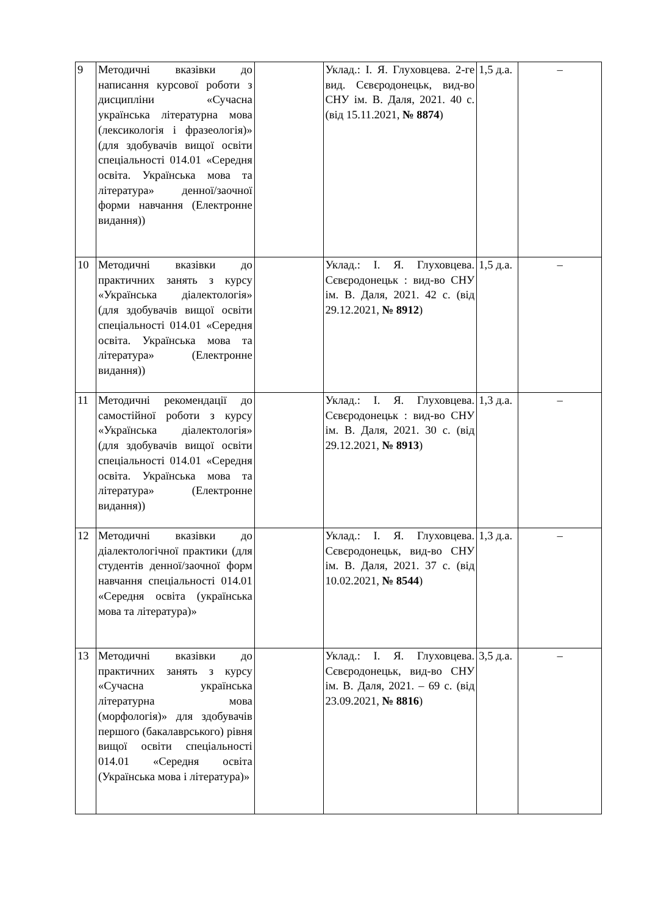| 9 | Методичні вказівки до написання курсової роботи з дисципліни «Сучасна українська літературна мова (лексикологія і фразеологія)» (для здобувачів вищої освіти спеціальності 014.01 «Середня освіта. Українська мова та література» денної/заочної форми навчання (Електронне видання)) | | Уклад.: І. Я. Глуховцева. 2-ге вид. Сєвєродонецьк, вид-во СНУ ім. В. Даля, 2021. 40 с. (від 15.11.2021, № 8874 ) | 1,5 д.а. | – |
| 10 | Методичні вказівки до практичних занять з курсу «Українська діалектологія» (для здобувачів вищої освіти спеціальності 014.01 «Середня освіта. Українська мова та література» (Електронне видання)) | | Уклад.: І. Я. Глуховцева. Сєвєродонецьк : вид-во СНУ ім. В. Даля, 2021. 42 с. (від 29.12.2021, № 8912 ) | 1,5 д.а. | – |
| 11 | Методичні рекомендації до самостійної роботи з курсу «Українська діалектологія» (для здобувачів вищої освіти спеціальності 014.01 «Середня освіта. Українська мова та література» (Електронне видання)) | | Уклад.: І. Я. Глуховцева. Сєвєродонецьк : вид-во СНУ ім. В. Даля, 2021. 30 с. (від 29.12.2021, № 8913 ) | 1,3 д.а. | – |
| 12 | Методичні вказівки до діалектологічної практики (для студентів денної/заочної форм навчання спеціальності 014.01 «Середня освіта (українська мова та література)» | | Уклад.: І. Я. Глуховцева. Сєвєродонецьк, вид-во СНУ ім. В. Даля, 2021. 37 с. (від 10.02.2021, № 8544 ) | 1,3 д.а. | – |
| 13 | Методичні вказівки до практичних занять з курсу «Сучасна українська літературна мова (морфологія)» для здобувачів першого (бакалаврського) рівня вищої освіти спеціальності 014.01 «Середня освіта (Українська мова і література)» | | Уклад.: І. Я. Глуховцева. Сєвєродонецьк, вид-во СНУ ім. В. Даля, 2021. – 69 с. (від 23.09.2021, № 8816 ) | 3,5 д.а. | – |